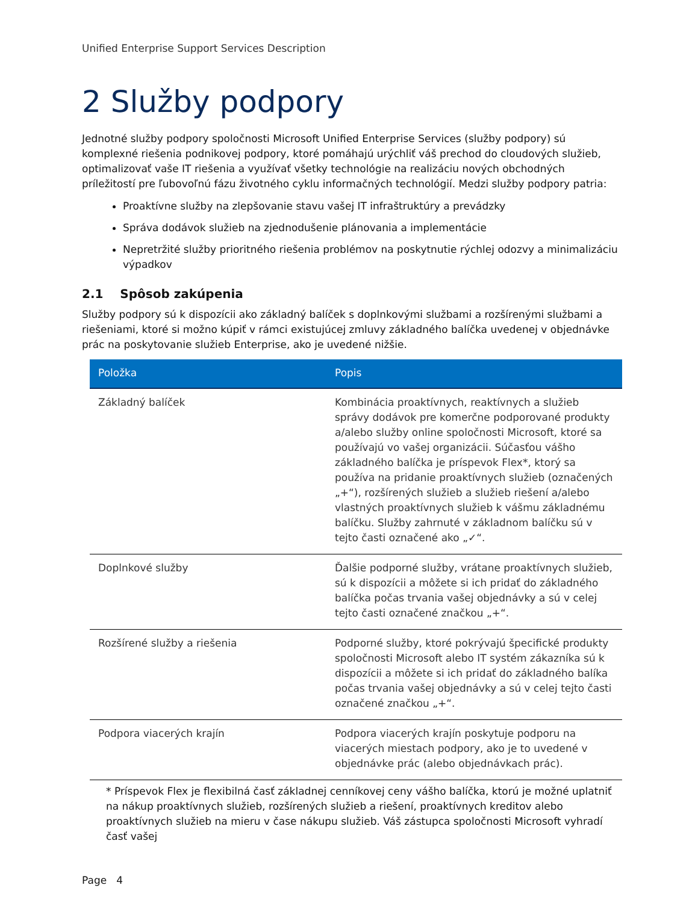Unified Enterprise Support Services Description
2 Služby podpory
Jednotné služby podpory spoločnosti Microsoft Unified Enterprise Services (služby podpory) sú komplexné riešenia podnikovej podpory, ktoré pomáhajú urýchliť váš prechod do cloudových služieb, optimalizovať vaše IT riešenia a využívať všetky technológie na realizáciu nových obchodných príležitostí pre ľubovoľnú fázu životného cyklu informačných technológií. Medzi služby podpory patria:
Proaktívne služby na zlepšovanie stavu vašej IT infraštruktúry a prevádzky
Správa dodávok služieb na zjednodušenie plánovania a implementácie
Nepretržité služby prioritného riešenia problémov na poskytnutie rýchlej odozvy a minimalizáciu výpadkov
2.1 Spôsob zakúpenia
Služby podpory sú k dispozícii ako základný balíček s doplnkovými službami a rozšírenými službami a riešeniami, ktoré si možno kúpiť v rámci existujúcej zmluvy základného balíčka uvedenej v objednávke prác na poskytovanie služieb Enterprise, ako je uvedené nižšie.
| Položka | Popis |
| --- | --- |
| Základný balíček | Kombinácia proaktívnych, reaktívnych a služieb správy dodávok pre komerčne podporované produkty a/alebo služby online spoločnosti Microsoft, ktoré sa používajú vo vašej organizácii. Súčasťou vášho základného balíčka je príspevok Flex*, ktorý sa používa na pridanie proaktívnych služieb (označených „+“), rozšírených služieb a služieb riešení a/alebo vlastných proaktívnych služieb k vášmu základnému balíčku. Služby zahrnuté v základnom balíčku sú v tejto časti označené ako „✓“. |
| Doplnkové služby | Ďalšie podporné služby, vrátane proaktívnych služieb, sú k dispozícii a môžete si ich pridať do základného balíčka počas trvania vašej objednávky a sú v celej tejto časti označené značkou „+“. |
| Rozšírené služby a riešenia | Podporné služby, ktoré pokrývajú špecifické produkty spoločnosti Microsoft alebo IT systém zákazníka sú k dispozícii a môžete si ich pridať do základného balíka počas trvania vašej objednávky a sú v celej tejto časti označené značkou „+“. |
| Podpora viacerých krajín | Podpora viacerých krajín poskytuje podporu na viacerých miestach podpory, ako je to uvedené v objednávke prác (alebo objednávkach prác). |
* Príspevok Flex je flexibilná časť základnej cenníkovej ceny vášho balíčka, ktorú je možné uplatniť na nákup proaktívnych služieb, rozšírených služieb a riešení, proaktívnych kreditov alebo proaktívnych služieb na mieru v čase nákupu služieb. Váš zástupca spoločnosti Microsoft vyhradí časť vašej
Page 4